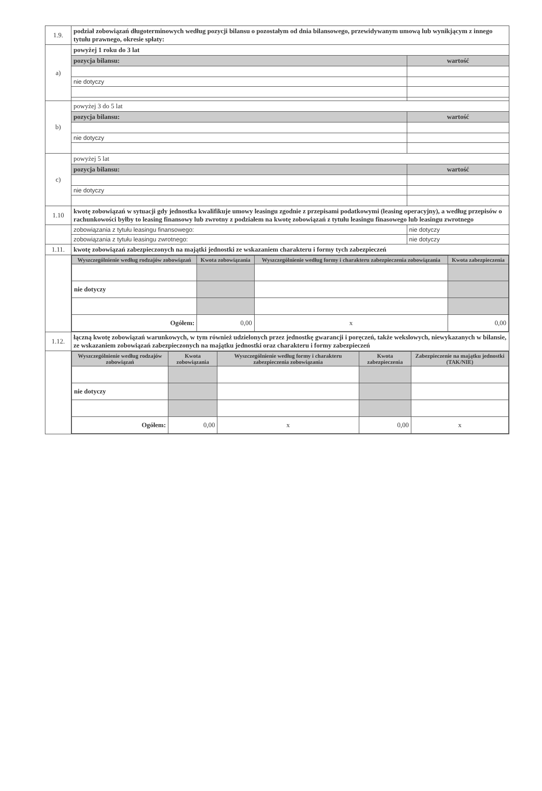| 1.9. | podział zobowiązań długoterminowych według pozycji bilansu o pozostałym od dnia bilansowego, przewidywanym umową lub wynikjącym z innego tytułu prawnego, okresie spłaty: | |
| a) | powyżej 1 roku do 3 lat | |
| | pozycja bilansu: | wartość |
| | nie dotyczy | |
| b) | powyżej 3 do 5 lat | |
| | pozycja bilansu: | wartość |
| | nie dotyczy | |
| c) | powyżej 5 lat | |
| | pozycja bilansu: | wartość |
| | nie dotyczy | |
| 1.10 | kwotę zobowiązań w sytuacji gdy jednostka kwalifikuje umowy leasingu zgodnie z przepisami podatkowymi (leasing operacyjny), a według przepisów o rachunkowości byłby to leasing finansowy lub zwrotny z podziałem na kwotę zobowiązań z tytułu leasingu finasowego lub leasingu zwrotnego | |
| | zobowiązania z tytułu leasingu finansowego: | nie dotyczy |
| | zobowiązania z tytułu leasingu zwrotnego: | nie dotyczy |
| 1.11. | kwotę zobowiązań zabezpieczonych na majątki jednostki ze wskazaniem charakteru i formy tych zabezpieczeń | |
| | / Wyszczególnienie według rodzajów zobowiązań / Kwota zobowiązania / Wyszczególnienie według formy i charakteru zabezpieczenia zobowiązania / Kwota zabezpieczenia / / --- / --- / --- / --- / / nie dotyczy / / / / / Ogółem: / 0,00 / x / 0,00 / | |
| 1.12. | łączną kwotę zobowiązań warunkowych, w tym również udzielonych przez jednostkę gwarancji i poręczeń, także wekslowych, niewykazanych w bilansie, ze wskazaniem zobowiązań zabezpieczonych na majątku jednostki oraz charakteru i formy zabezpieczeń | |
| | / Wyszczególnienie według rodzajów zobowiązań / Kwota zobowiązania / Wyszczególnienie według formy i charakteru zabezpieczenia zobowiązania / Kwota zabezpieczenia / Zabezpieczenie na majątku jednostki (TAK/NIE) / / --- / --- / --- / --- / --- / / nie dotyczy / / / / / / Ogółem: / 0,00 / x / 0,00 / x / | |